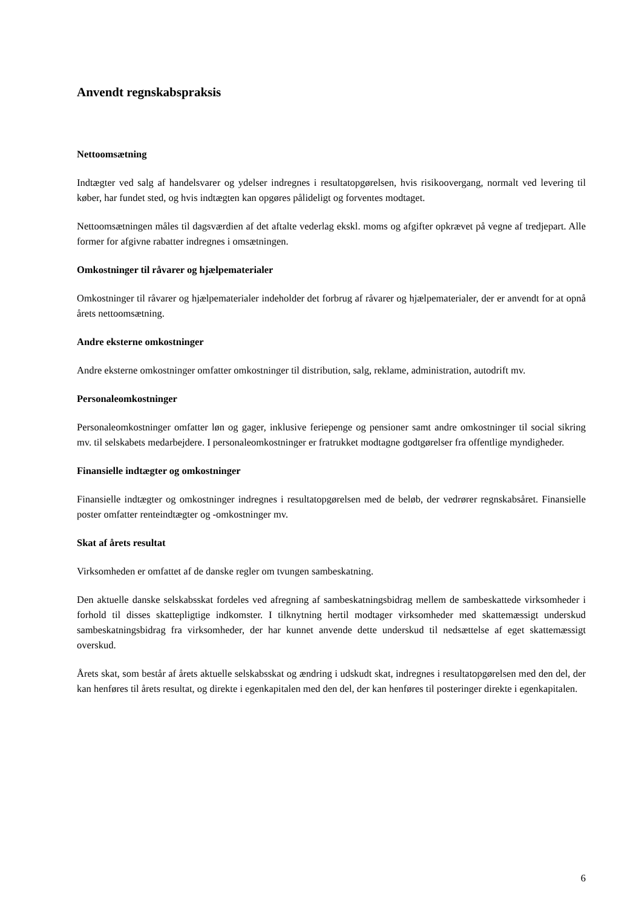Anvendt regnskabspraksis
Nettoomsætning
Indtægter ved salg af handelsvarer og ydelser indregnes i resultatopgørelsen, hvis risikoovergang, normalt ved levering til køber, har fundet sted, og hvis indtægten kan opgøres pålideligt og forventes modtaget.
Nettoomsætningen måles til dagsværdien af det aftalte vederlag ekskl. moms og afgifter opkrævet på vegne af tredjepart. Alle former for afgivne rabatter indregnes i omsætningen.
Omkostninger til råvarer og hjælpematerialer
Omkostninger til råvarer og hjælpematerialer indeholder det forbrug af råvarer og hjælpematerialer, der er anvendt for at opnå årets nettoomsætning.
Andre eksterne omkostninger
Andre eksterne omkostninger omfatter omkostninger til distribution, salg, reklame, administration, autodrift mv.
Personaleomkostninger
Personaleomkostninger omfatter løn og gager, inklusive feriepenge og pensioner samt andre omkostninger til social sikring mv. til selskabets medarbejdere. I personaleomkostninger er fratrukket modtagne godtgørelser fra offentlige myndigheder.
Finansielle indtægter og omkostninger
Finansielle indtægter og omkostninger indregnes i resultatopgørelsen med de beløb, der vedrører regnskabsåret. Finansielle poster omfatter renteindtægter og -omkostninger mv.
Skat af årets resultat
Virksomheden er omfattet af de danske regler om tvungen sambeskatning.
Den aktuelle danske selskabsskat fordeles ved afregning af sambeskatningsbidrag mellem de sambeskattede virksomheder i forhold til disses skattepligtige indkomster. I tilknytning hertil modtager virksomheder med skattemæssigt underskud sambeskatningsbidrag fra virksomheder, der har kunnet anvende dette underskud til nedsættelse af eget skattemæssigt overskud.
Årets skat, som består af årets aktuelle selskabsskat og ændring i udskudt skat, indregnes i resultatopgørelsen med den del, der kan henføres til årets resultat, og direkte i egenkapitalen med den del, der kan henføres til posteringer direkte i egenkapitalen.
6